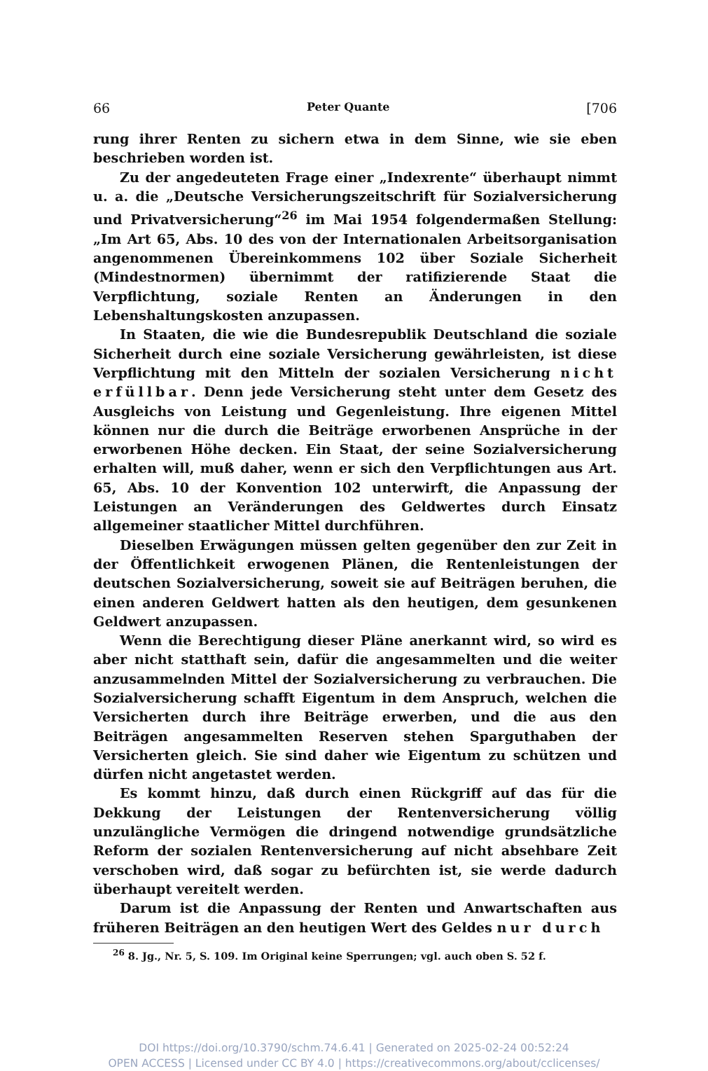66 Peter Quante [706
rung ihrer Renten zu sichern etwa in dem Sinne, wie sie eben beschrieben worden ist.
Zu der angedeuteten Frage einer „Indexrente“ überhaupt nimmt u. a. die „Deutsche Versicherungszeitschrift für Sozialversicherung und Privatversicherung“<sup>26</sup> im Mai 1954 folgendermaßen Stellung: „Im Art 65, Abs. 10 des von der Internationalen Arbeitsorganisation angenommenen Übereinkommens 102 über Soziale Sicherheit (Mindestnormen) übernimmt der ratifizierende Staat die Verpflichtung, soziale Renten an Änderungen in den Lebenshaltungskosten anzupassen.
In Staaten, die wie die Bundesrepublik Deutschland die soziale Sicherheit durch eine soziale Versicherung gewährleisten, ist diese Verpflichtung mit den Mitteln der sozialen Versicherung nicht erfüllbar. Denn jede Versicherung steht unter dem Gesetz des Ausgleichs von Leistung und Gegenleistung. Ihre eigenen Mittel können nur die durch die Beiträge erworbenen Ansprüche in der erworbenen Höhe decken. Ein Staat, der seine Sozialversicherung erhalten will, muß daher, wenn er sich den Verpflichtungen aus Art. 65, Abs. 10 der Konvention 102 unterwirft, die Anpassung der Leistungen an Veränderungen des Geldwertes durch Einsatz allgemeiner staatlicher Mittel durchführen.
Dieselben Erwägungen müssen gelten gegenüber den zur Zeit in der Öffentlichkeit erwogenen Plänen, die Rentenleistungen der deutschen Sozialversicherung, soweit sie auf Beiträgen beruhen, die einen anderen Geldwert hatten als den heutigen, dem gesunkenen Geldwert anzupassen.
Wenn die Berechtigung dieser Pläne anerkannt wird, so wird es aber nicht statthaft sein, dafür die angesammelten und die weiter anzusammelnden Mittel der Sozialversicherung zu verbrauchen. Die Sozialversicherung schafft Eigentum in dem Anspruch, welchen die Versicherten durch ihre Beiträge erwerben, und die aus den Beiträgen angesammelten Reserven stehen Sparguthaben der Versicherten gleich. Sie sind daher wie Eigentum zu schützen und dürfen nicht angetastet werden.
Es kommt hinzu, daß durch einen Rückgriff auf das für die Dekkung der Leistungen der Rentenversicherung völlig unzulängliche Vermögen die dringend notwendige grundsätzliche Reform der sozialen Rentenversicherung auf nicht absehbare Zeit verschoben wird, daß sogar zu befürchten ist, sie werde dadurch überhaupt vereitelt werden.
Darum ist die Anpassung der Renten und Anwartschaften aus früheren Beiträgen an den heutigen Wert des Geldes nur durch
<sup>26</sup> 8. Jg., Nr. 5, S. 109. Im Original keine Sperrungen; vgl. auch oben S. 52 f.
DOI https://doi.org/10.3790/schm.74.6.41 | Generated on 2025-02-24 00:52:24
OPEN ACCESS | Licensed under CC BY 4.0 | https://creativecommons.org/about/cclicenses/